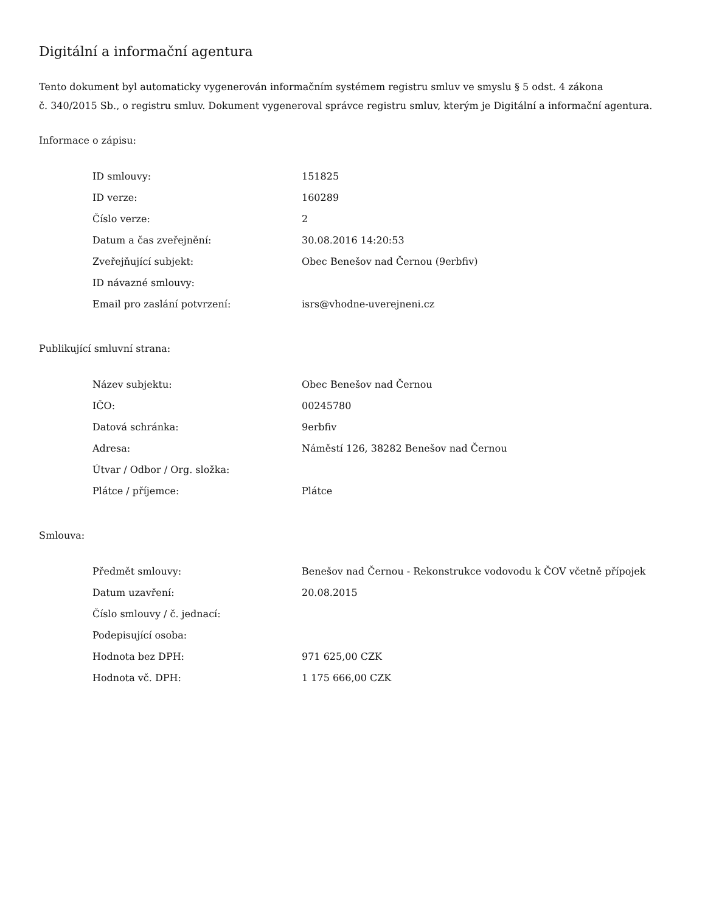Digitální a informační agentura
Tento dokument byl automaticky vygenerován informačním systémem registru smluv ve smyslu § 5 odst. 4 zákona
č. 340/2015 Sb., o registru smluv. Dokument vygeneroval správce registru smluv, kterým je Digitální a informační agentura.
Informace o zápisu:
| ID smlouvy: | 151825 |
| ID verze: | 160289 |
| Číslo verze: | 2 |
| Datum a čas zveřejnění: | 30.08.2016 14:20:53 |
| Zveřejňující subjekt: | Obec Benešov nad Černou (9erbfiv) |
| ID návazné smlouvy: | |
| Email pro zaslání potvrzení: | isrs@vhodne-uverejneni.cz |
Publikující smluvní strana:
| Název subjektu: | Obec Benešov nad Černou |
| IČO: | 00245780 |
| Datová schránka: | 9erbfiv |
| Adresa: | Náměstí 126, 38282 Benešov nad Černou |
| Útvar / Odbor / Org. složka: | |
| Plátce / příjemce: | Plátce |
Smlouva:
| Předmět smlouvy: | Benešov nad Černou - Rekonstrukce vodovodu k ČOV včetně přípojek |
| Datum uzavření: | 20.08.2015 |
| Číslo smlouvy / č. jednací: | |
| Podepisující osoba: | |
| Hodnota bez DPH: | 971 625,00 CZK |
| Hodnota vč. DPH: | 1 175 666,00 CZK |